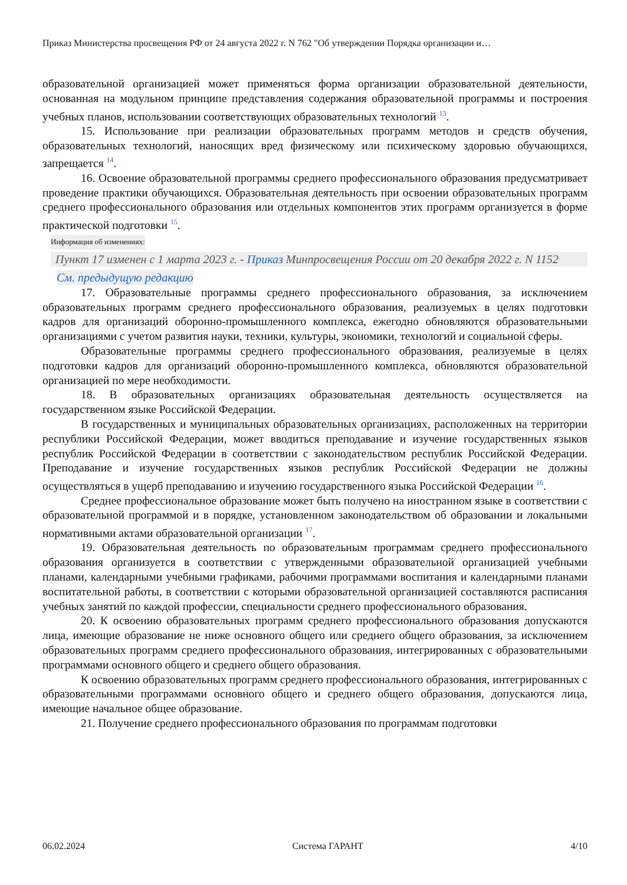Приказ Министерства просвещения РФ от 24 августа 2022 г. N 762 "Об утверждении Порядка организации и…
образовательной организацией может применяться форма организации образовательной деятельности, основанная на модульном принципе представления содержания образовательной программы и построения учебных планов, использовании соответствующих образовательных технологий <sup>13</sup>.
15. Использование при реализации образовательных программ методов и средств обучения, образовательных технологий, наносящих вред физическому или психическому здоровью обучающихся, запрещается <sup>14</sup>.
16. Освоение образовательной программы среднего профессионального образования предусматривает проведение практики обучающихся. Образовательная деятельность при освоении образовательных программ среднего профессионального образования или отдельных компонентов этих программ организуется в форме практической подготовки <sup>15</sup>.
Информация об изменениях:
Пункт 17 изменен с 1 марта 2023 г. - Приказ Минпросвещения России от 20 декабря 2022 г. N 1152
См. предыдущую редакцию
17. Образовательные программы среднего профессионального образования, за исключением образовательных программ среднего профессионального образования, реализуемых в целях подготовки кадров для организаций оборонно-промышленного комплекса, ежегодно обновляются образовательными организациями с учетом развития науки, техники, культуры, экономики, технологий и социальной сферы.
Образовательные программы среднего профессионального образования, реализуемые в целях подготовки кадров для организаций оборонно-промышленного комплекса, обновляются образовательной организацией по мере необходимости.
18. В образовательных организациях образовательная деятельность осуществляется на государственном языке Российской Федерации.
В государственных и муниципальных образовательных организациях, расположенных на территории республики Российской Федерации, может вводиться преподавание и изучение государственных языков республик Российской Федерации в соответствии с законодательством республик Российской Федерации. Преподавание и изучение государственных языков республик Российской Федерации не должны осуществляться в ущерб преподаванию и изучению государственного языка Российской Федерации <sup>16</sup>.
Среднее профессиональное образование может быть получено на иностранном языке в соответствии с образовательной программой и в порядке, установленном законодательством об образовании и локальными нормативными актами образовательной организации <sup>17</sup>.
19. Образовательная деятельность по образовательным программам среднего профессионального образования организуется в соответствии с утвержденными образовательной организацией учебными планами, календарными учебными графиками, рабочими программами воспитания и календарными планами воспитательной работы, в соответствии с которыми образовательной организацией составляются расписания учебных занятий по каждой профессии, специальности среднего профессионального образования.
20. К освоению образовательных программ среднего профессионального образования допускаются лица, имеющие образование не ниже основного общего или среднего общего образования, за исключением образовательных программ среднего профессионального образования, интегрированных с образовательными программами основного общего и среднего общего образования.
К освоению образовательных программ среднего профессионального образования, интегрированных с образовательными программами основного общего и среднего общего образования, допускаются лица, имеющие начальное общее образование.
21. Получение среднего профессионального образования по программам подготовки
06.02.2024 Система ГАРАНТ 4/10